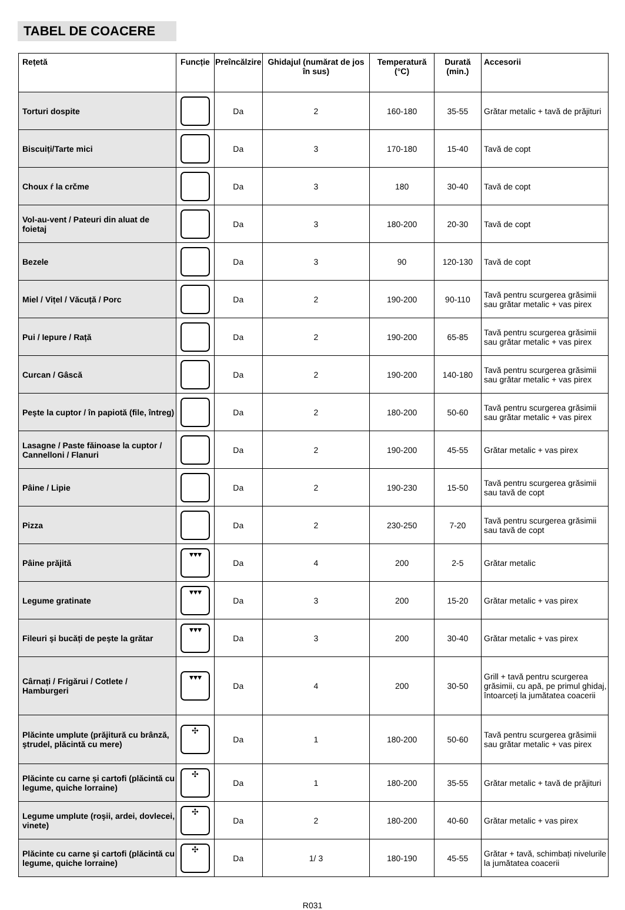TABEL DE COACERE
| Rețetă | Funcție | Preîncălzire | Ghidajul (numărat de jos în sus) | Temperatură (°C) | Durată (min.) | Accesorii |
| --- | --- | --- | --- | --- | --- | --- |
| Torturi dospite | | Da | 2 | 160-180 | 35-55 | Grătar metalic + tavă de prăjituri |
| Biscuiți/Tarte mici | | Da | 3 | 170-180 | 15-40 | Tavă de copt |
| Choux ŕ la crčme | | Da | 3 | 180 | 30-40 | Tavă de copt |
| Vol-au-vent / Pateuri din aluat de foietaj | | Da | 3 | 180-200 | 20-30 | Tavă de copt |
| Bezele | | Da | 3 | 90 | 120-130 | Tavă de copt |
| Miel / Vițel / Văcuță / Porc | | Da | 2 | 190-200 | 90-110 | Tavă pentru scurgerea grăsimii sau grătar metalic + vas pirex |
| Pui / Iepure / Rață | | Da | 2 | 190-200 | 65-85 | Tavă pentru scurgerea grăsimii sau grătar metalic + vas pirex |
| Curcan / Gâscă | | Da | 2 | 190-200 | 140-180 | Tavă pentru scurgerea grăsimii sau grătar metalic + vas pirex |
| Peşte la cuptor / în papiotă (file, întreg) | | Da | 2 | 180-200 | 50-60 | Tavă pentru scurgerea grăsimii sau grătar metalic + vas pirex |
| Lasagne / Paste făinoase la cuptor / Cannelloni / Flanuri | | Da | 2 | 190-200 | 45-55 | Grătar metalic + vas pirex |
| Pâine / Lipie | | Da | 2 | 190-230 | 15-50 | Tavă pentru scurgerea grăsimii sau tavă de copt |
| Pizza | | Da | 2 | 230-250 | 7-20 | Tavă pentru scurgerea grăsimii sau tavă de copt |
| Pâine prăjită | ▾▾▾ | Da | 4 | 200 | 2-5 | Grătar metalic |
| Legume gratinate | ▾▾▾ | Da | 3 | 200 | 15-20 | Grătar metalic + vas pirex |
| Fileuri şi bucăți de peşte la grătar | ▾▾▾ | Da | 3 | 200 | 30-40 | Grătar metalic + vas pirex |
| Cârnați / Frigărui / Cotlete / Hamburgeri | ▾▾▾ | Da | 4 | 200 | 30-50 | Grill + tavă pentru scurgerea grăsimii, cu apă, pe primul ghidaj, întoarceți la jumătatea coacerii |
| Plăcinte umplute (prăjitură cu brânză, ştrudel, plăcintă cu mere) | ✣ | Da | 1 | 180-200 | 50-60 | Tavă pentru scurgerea grăsimii sau grătar metalic + vas pirex |
| Plăcinte cu carne şi cartofi (plăcintă cu legume, quiche lorraine) | ✣ | Da | 1 | 180-200 | 35-55 | Grătar metalic + tavă de prăjituri |
| Legume umplute (roşii, ardei, dovlecei, vinete) | ✣ | Da | 2 | 180-200 | 40-60 | Grătar metalic + vas pirex |
| Plăcinte cu carne şi cartofi (plăcintă cu legume, quiche lorraine) | ✣ | Da | 1/ 3 | 180-190 | 45-55 | Grătar + tavă, schimbați nivelurile la jumătatea coacerii |
R031